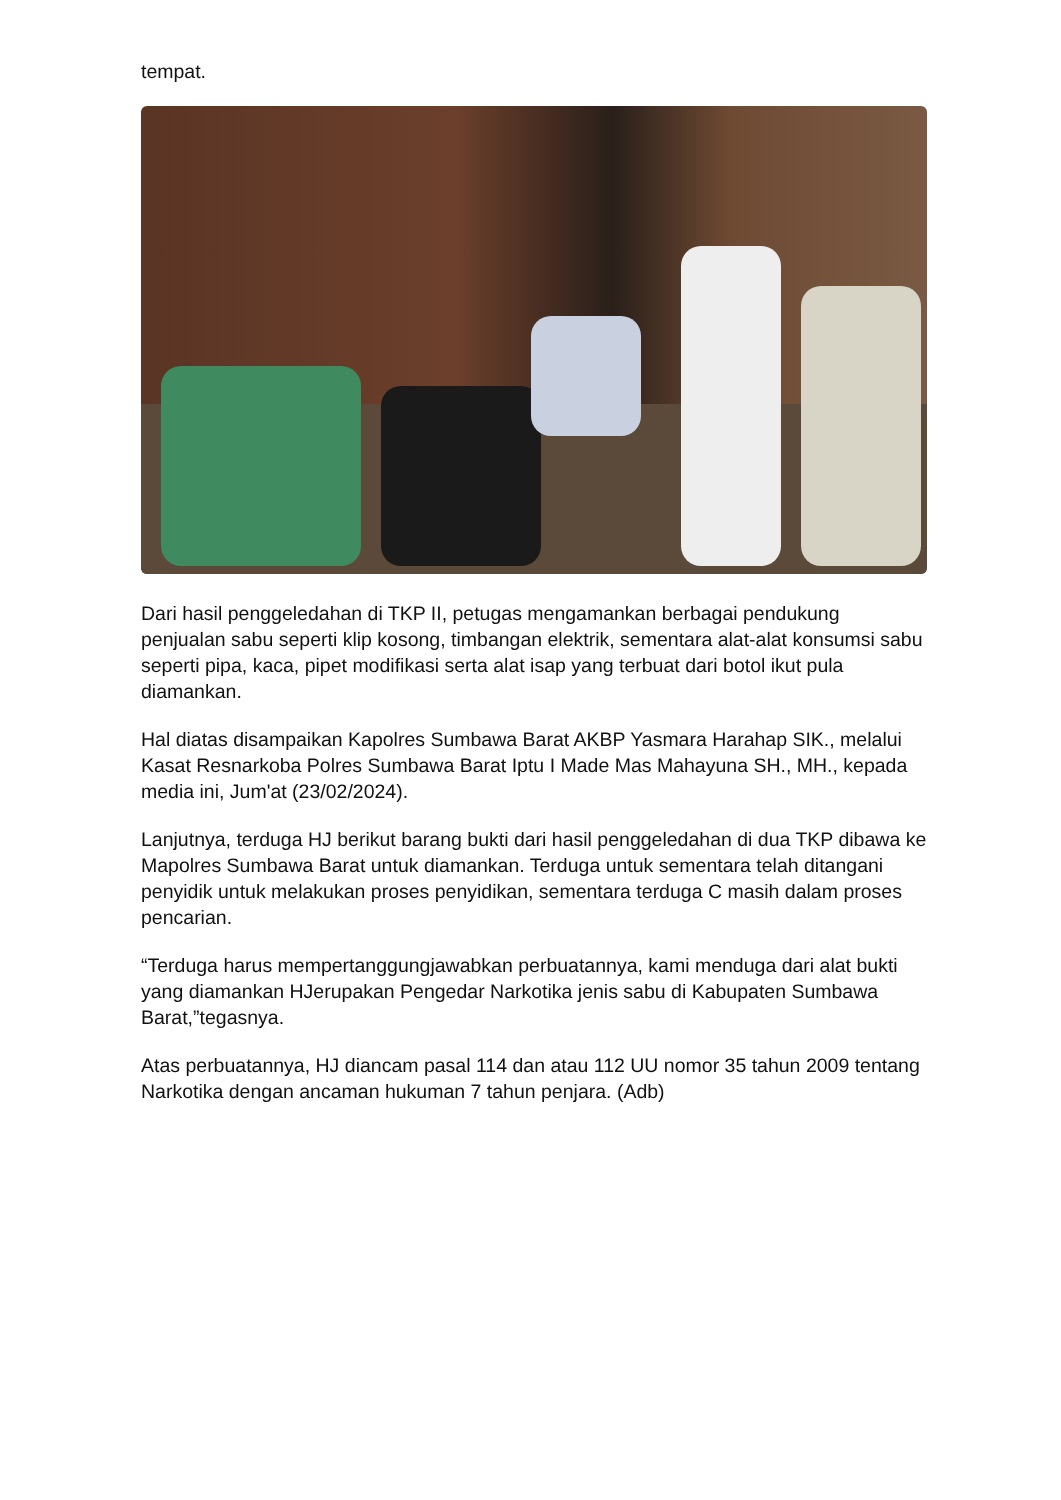tempat.
Dari hasil penggeledahan di TKP II, petugas mengamankan berbagai pendukung penjualan sabu seperti klip kosong, timbangan elektrik, sementara alat-alat konsumsi sabu seperti pipa, kaca, pipet modifikasi serta alat isap yang terbuat dari botol ikut pula diamankan.
Hal diatas disampaikan Kapolres Sumbawa Barat AKBP Yasmara Harahap SIK., melalui Kasat Resnarkoba Polres Sumbawa Barat Iptu I Made Mas Mahayuna SH., MH., kepada media ini, Jum'at (23/02/2024).
Lanjutnya, terduga HJ berikut barang bukti dari hasil penggeledahan di dua TKP dibawa ke Mapolres Sumbawa Barat untuk diamankan. Terduga untuk sementara telah ditangani penyidik untuk melakukan proses penyidikan, sementara terduga C masih dalam proses pencarian.
“Terduga harus mempertanggungjawabkan perbuatannya, kami menduga dari alat bukti yang diamankan HJerupakan Pengedar Narkotika jenis sabu di Kabupaten Sumbawa Barat,”tegasnya.
Atas perbuatannya, HJ diancam pasal 114 dan atau 112 UU nomor 35 tahun 2009 tentang Narkotika dengan ancaman hukuman 7 tahun penjara. (Adb)